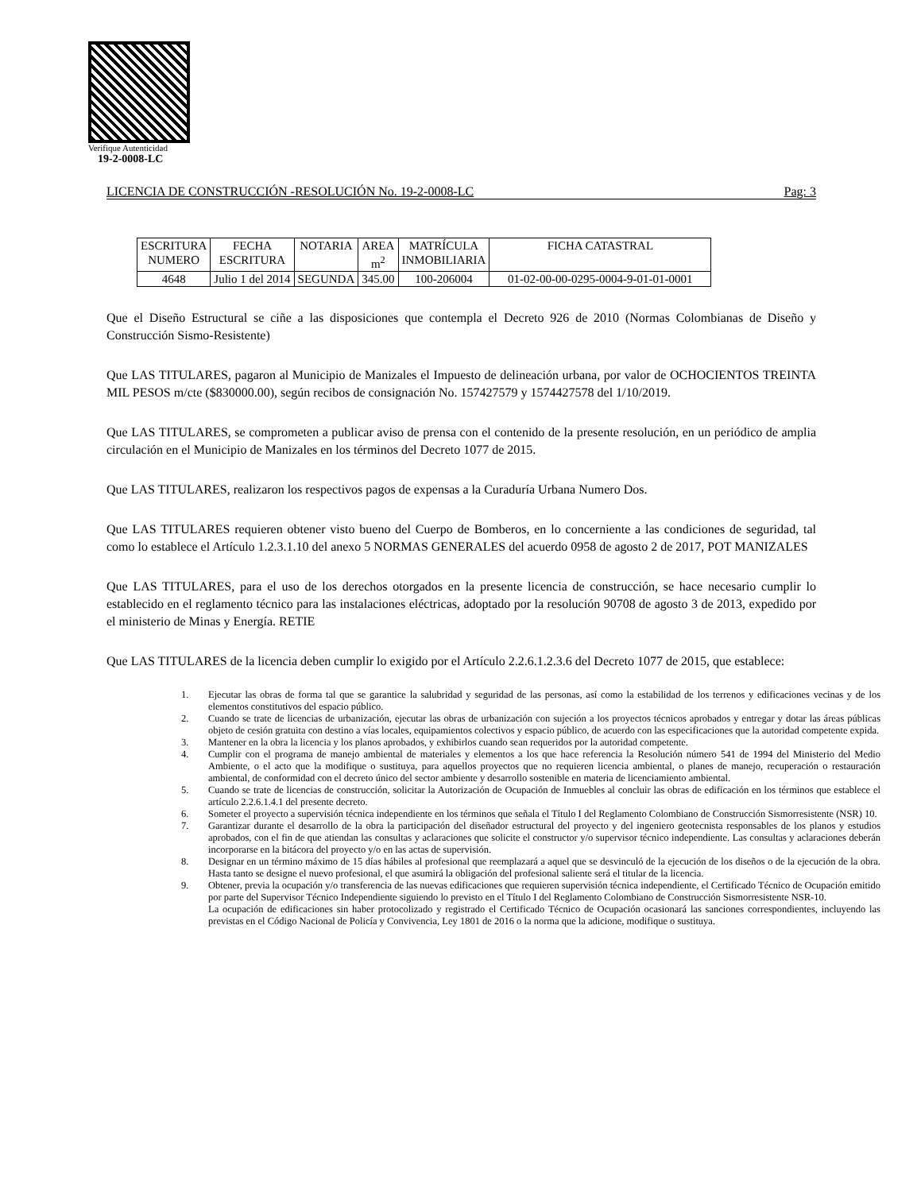Verifique Autenticidad
19-2-0008-LC
LICENCIA DE CONSTRUCCIÓN -RESOLUCIÓN No. 19-2-0008-LC Pag: 3
| ESCRITURA NUMERO | FECHA ESCRITURA | NOTARIA | AREA m<sup>2</sup> | MATRÍCULA INMOBILIARIA | FICHA CATASTRAL |
| 4648 | Julio 1 del 2014 | SEGUNDA | 345.00 | 100-206004 | 01-02-00-00-0295-0004-9-01-01-0001 |
Que el Diseño Estructural se ciñe a las disposiciones que contempla el Decreto 926 de 2010 (Normas Colombianas de Diseño y Construcción Sismo-Resistente)
Que LAS TITULARES, pagaron al Municipio de Manizales el Impuesto de delineación urbana, por valor de OCHOCIENTOS TREINTA MIL PESOS m/cte ($830000.00), según recibos de consignación No. 157427579 y 1574427578 del 1/10/2019.
Que LAS TITULARES, se comprometen a publicar aviso de prensa con el contenido de la presente resolución, en un periódico de amplia circulación en el Municipio de Manizales en los términos del Decreto 1077 de 2015.
Que LAS TITULARES, realizaron los respectivos pagos de expensas a la Curaduría Urbana Numero Dos.
Que LAS TITULARES requieren obtener visto bueno del Cuerpo de Bomberos, en lo concerniente a las condiciones de seguridad, tal como lo establece el Artículo 1.2.3.1.10 del anexo 5 NORMAS GENERALES del acuerdo 0958 de agosto 2 de 2017, POT MANIZALES
Que LAS TITULARES, para el uso de los derechos otorgados en la presente licencia de construcción, se hace necesario cumplir lo establecido en el reglamento técnico para las instalaciones eléctricas, adoptado por la resolución 90708 de agosto 3 de 2013, expedido por el ministerio de Minas y Energía. RETIE
Que LAS TITULARES de la licencia deben cumplir lo exigido por el Artículo 2.2.6.1.2.3.6 del Decreto 1077 de 2015, que establece:
1. Ejecutar las obras de forma tal que se garantice la salubridad y seguridad de las personas, así como la estabilidad de los terrenos y edificaciones vecinas y de los elementos constitutivos del espacio público.
2. Cuando se trate de licencias de urbanización, ejecutar las obras de urbanización con sujeción a los proyectos técnicos aprobados y entregar y dotar las áreas públicas objeto de cesión gratuita con destino a vías locales, equipamientos colectivos y espacio público, de acuerdo con las especificaciones que la autoridad competente expida.
3. Mantener en la obra la licencia y los planos aprobados, y exhibirlos cuando sean requeridos por la autoridad competente.
4. Cumplir con el programa de manejo ambiental de materiales y elementos a los que hace referencia la Resolución número 541 de 1994 del Ministerio del Medio Ambiente, o el acto que la modifique o sustituya, para aquellos proyectos que no requieren licencia ambiental, o planes de manejo, recuperación o restauración ambiental, de conformidad con el decreto único del sector ambiente y desarrollo sostenible en materia de licenciamiento ambiental.
5. Cuando se trate de licencias de construcción, solicitar la Autorización de Ocupación de Inmuebles al concluir las obras de edificación en los términos que establece el artículo 2.2.6.1.4.1 del presente decreto.
6. Someter el proyecto a supervisión técnica independiente en los términos que señala el Título I del Reglamento Colombiano de Construcción Sismorresistente (NSR) 10.
7. Garantizar durante el desarrollo de la obra la participación del diseñador estructural del proyecto y del ingeniero geotecnista responsables de los planos y estudios aprobados, con el fin de que atiendan las consultas y aclaraciones que solicite el constructor y/o supervisor técnico independiente. Las consultas y aclaraciones deberán incorporarse en la bitácora del proyecto y/o en las actas de supervisión.
8. Designar en un término máximo de 15 días hábiles al profesional que reemplazará a aquel que se desvinculó de la ejecución de los diseños o de la ejecución de la obra. Hasta tanto se designe el nuevo profesional, el que asumirá la obligación del profesional saliente será el titular de la licencia.
9. Obtener, previa la ocupación y/o transferencia de las nuevas edificaciones que requieren supervisión técnica independiente, el Certificado Técnico de Ocupación emitido por parte del Supervisor Técnico Independiente siguiendo lo previsto en el Título I del Reglamento Colombiano de Construcción Sismorresistente NSR-10.
La ocupación de edificaciones sin haber protocolizado y registrado el Certificado Técnico de Ocupación ocasionará las sanciones correspondientes, incluyendo las previstas en el Código Nacional de Policía y Convivencia, Ley 1801 de 2016 o la norma que la adicione, modifique o sustituya.